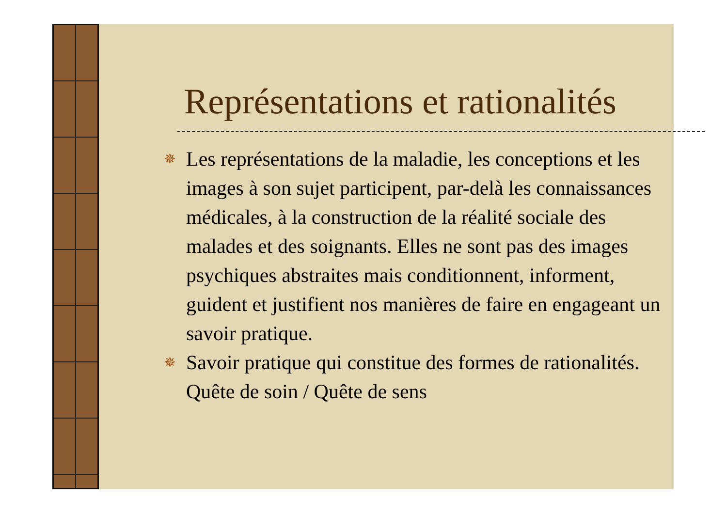Représentations et rationalités
✵ Les représentations de la maladie, les conceptions et les images à son sujet participent, par-delà les connaissances médicales, à la construction de la réalité sociale des malades et des soignants. Elles ne sont pas des images psychiques abstraites mais conditionnent, informent, guident et justifient nos manières de faire en engageant un savoir pratique.
✵ Savoir pratique qui constitue des formes de rationalités. Quête de soin / Quête de sens